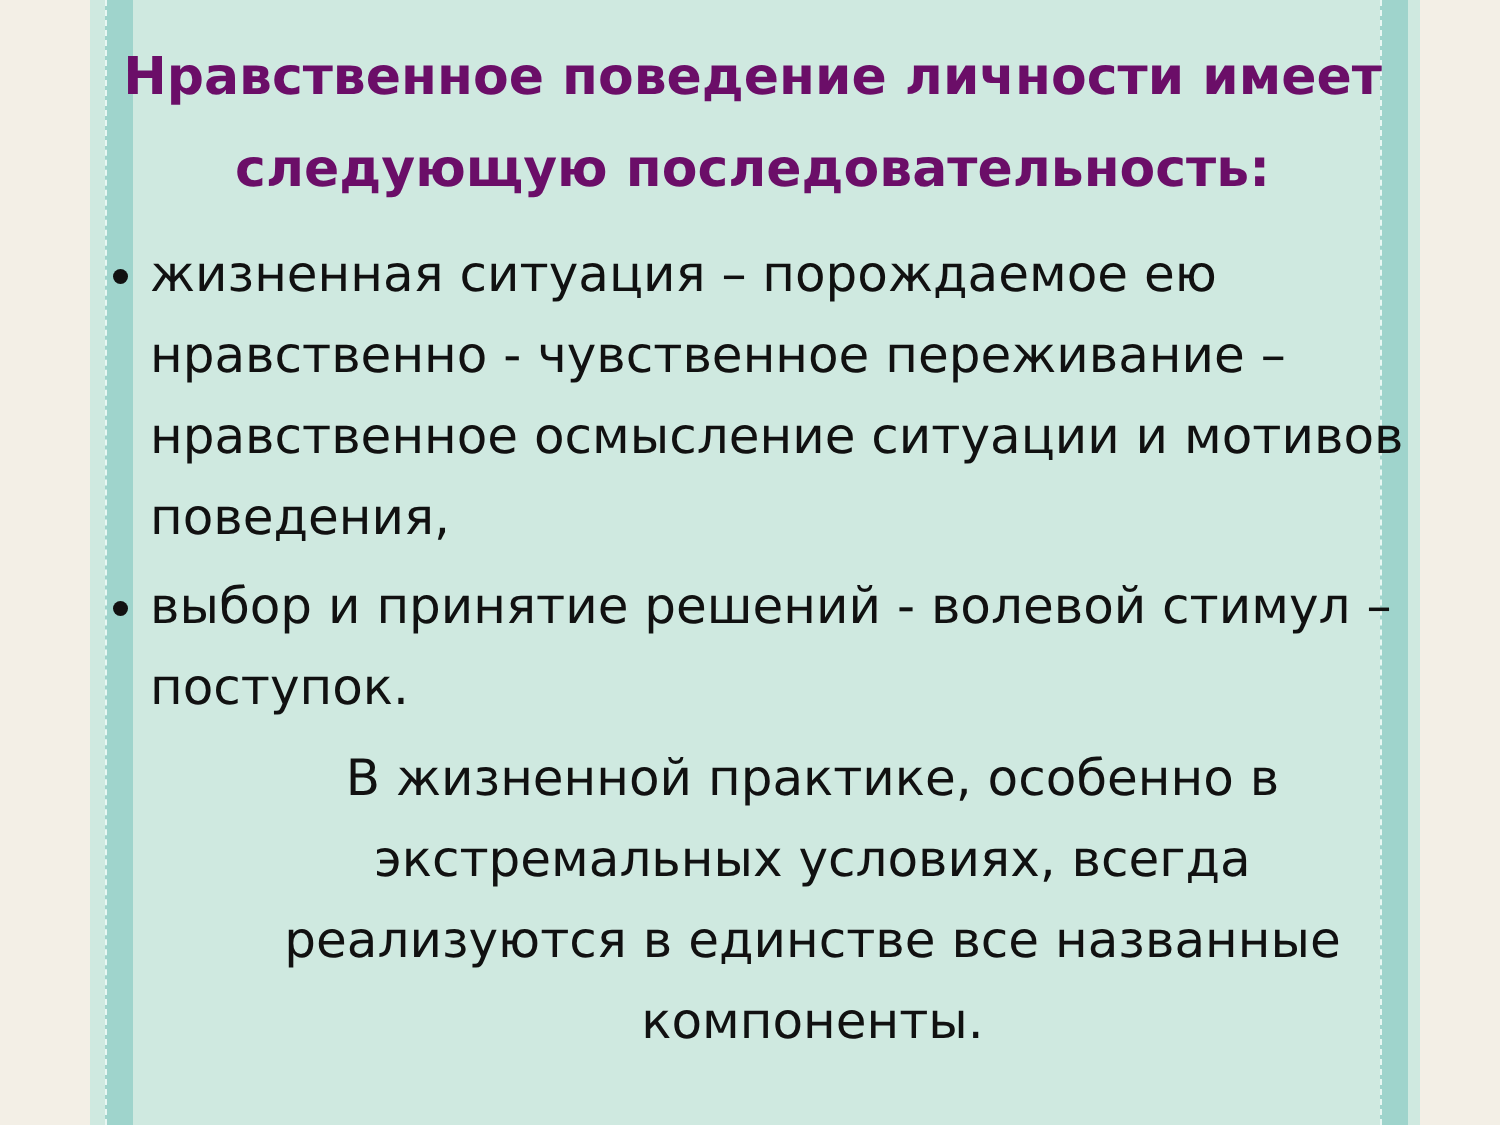Нравственное поведение личности имеет следующую последовательность:
жизненная ситуация – порождаемое ею нравственно - чувственное переживание – нравственное осмысление ситуации и мотивов поведения,
выбор и принятие решений - волевой стимул – поступок.
В жизненной практике, особенно в экстремальных условиях, всегда реализуются в единстве все названные компоненты.